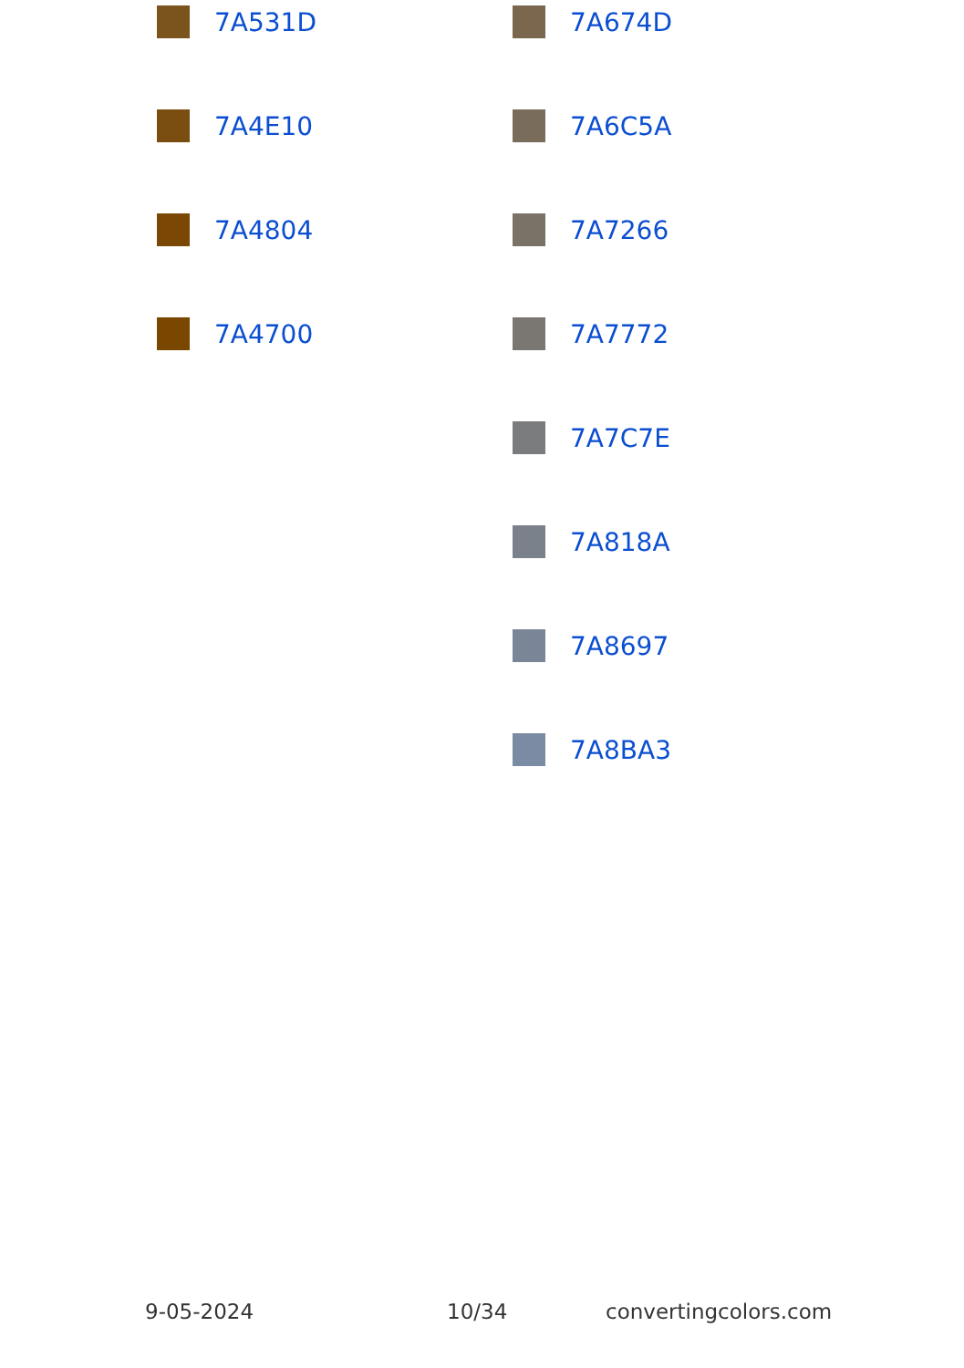7A531D
7A4E10
7A4804
7A4700
7A674D
7A6C5A
7A7266
7A7772
7A7C7E
7A818A
7A8697
7A8BA3
9-05-2024 10/34 convertingcolors.com